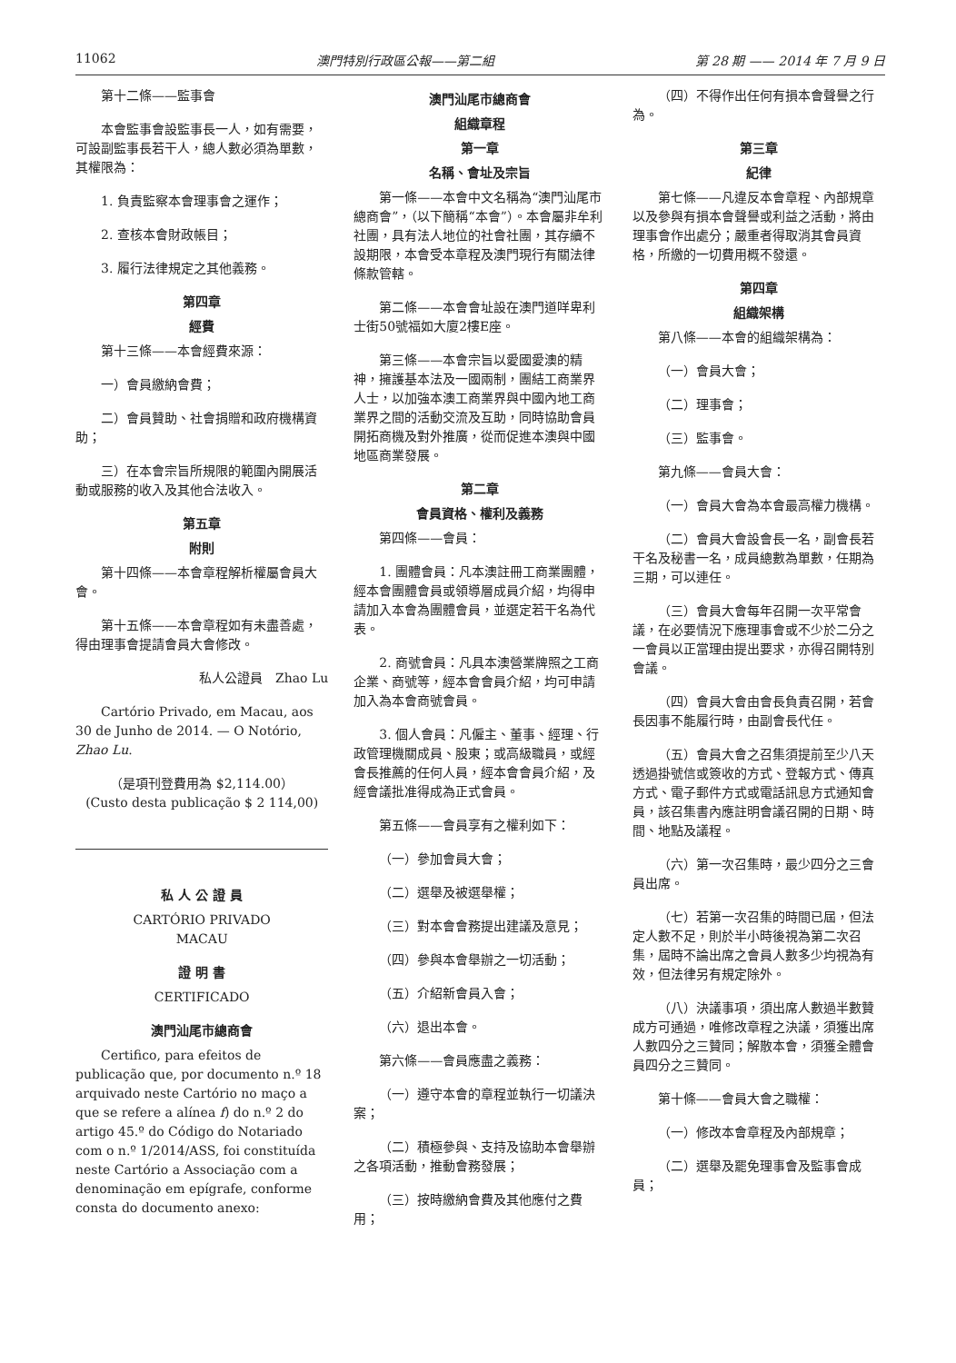11062 澳門特別行政區公報——第二組 第 28 期 —— 2014 年 7 月 9 日
第十二條——監事會
本會監事會設監事長一人，如有需要，可設副監事長若干人，總人數必須為單數，其權限為：
1. 負責監察本會理事會之運作；
2. 查核本會財政帳目；
3. 履行法律規定之其他義務。
第四章
經費
第十三條——本會經費來源：
一）會員繳納會費；
二）會員贊助、社會捐贈和政府機構資助；
三）在本會宗旨所規限的範圍內開展活動或服務的收入及其他合法收入。
第五章
附則
第十四條——本會章程解析權屬會員大會。
第十五條——本會章程如有未盡善處，得由理事會提請會員大會修改。
私人公證員　Zhao Lu
Cartório Privado, em Macau, aos 30 de Junho de 2014. — O Notório, Zhao Lu.
（是項刊登費用為 $2,114.00）
(Custo desta publicação $ 2 114,00)
私 人 公 證 員
CARTÓRIO PRIVADO
MACAU
證 明 書
CERTIFICADO
澳門汕尾市總商會
Certifico, para efeitos de publicação que, por documento n.º 18 arquivado neste Cartório no maço a que se refere a alínea f) do n.º 2 do artigo 45.º do Código do Notariado com o n.º 1/2014/ASS, foi constituída neste Cartório a Associação com a denominação em epígrafe, conforme consta do documento anexo:
澳門汕尾市總商會
組織章程
第一章
名稱、會址及宗旨
第一條——本會中文名稱為“澳門汕尾市總商會”，（以下簡稱“本會”）。本會屬非牟利社團，具有法人地位的社會社團，其存續不設期限，本會受本章程及澳門現行有關法律條款管轄。
第二條——本會會址設在澳門道咩卑利士街50號福如大廈2樓E座。
第三條——本會宗旨以愛國愛澳的精神，擁護基本法及一國兩制，團結工商業界人士，以加強本澳工商業界與中國內地工商業界之間的活動交流及互助，同時協助會員開拓商機及對外推廣，從而促進本澳與中國地區商業發展。
第二章
會員資格、權利及義務
第四條——會員：
1. 團體會員：凡本澳註冊工商業團體，經本會團體會員或領導層成員介紹，均得申請加入本會為團體會員，並選定若干名為代表。
2. 商號會員：凡具本澳營業牌照之工商企業、商號等，經本會會員介紹，均可申請加入為本會商號會員。
3. 個人會員：凡僱主、董事、經理、行政管理機關成員、股東；或高級職員，或經會長推薦的任何人員，經本會會員介紹，及經會議批准得成為正式會員。
第五條——會員享有之權利如下：
（一）參加會員大會；
（二）選舉及被選舉權；
（三）對本會會務提出建議及意見；
（四）參與本會舉辦之一切活動；
（五）介紹新會員入會；
（六）退出本會。
第六條——會員應盡之義務：
（一）遵守本會的章程並執行一切議決案；
（二）積極參與、支持及協助本會舉辦之各項活動，推動會務發展；
（三）按時繳納會費及其他應付之費用；
（四）不得作出任何有損本會聲譽之行為。
第三章
紀律
第七條——凡違反本會章程、內部規章以及參與有損本會聲譽或利益之活動，將由理事會作出處分；嚴重者得取消其會員資格，所繳的一切費用概不發還。
第四章
組織架構
第八條——本會的組織架構為：
（一）會員大會；
（二）理事會；
（三）監事會。
第九條——會員大會：
（一）會員大會為本會最高權力機構。
（二）會員大會設會長一名，副會長若干名及秘書一名，成員總數為單數，任期為三期，可以連任。
（三）會員大會每年召開一次平常會議，在必要情況下應理事會或不少於二分之一會員以正當理由提出要求，亦得召開特別會議。
（四）會員大會由會長負責召開，若會長因事不能履行時，由副會長代任。
（五）會員大會之召集須提前至少八天透過掛號信或簽收的方式、登報方式、傳真方式、電子郵件方式或電話訊息方式通知會員，該召集書內應註明會議召開的日期、時間、地點及議程。
（六）第一次召集時，最少四分之三會員出席。
（七）若第一次召集的時間已屆，但法定人數不足，則於半小時後視為第二次召集，屆時不論出席之會員人數多少均視為有效，但法律另有規定除外。
（八）決議事項，須出席人數過半數贊成方可通過，唯修改章程之決議，須獲出席人數四分之三贊同；解散本會，須獲全體會員四分之三贊同。
第十條——會員大會之職權：
（一）修改本會章程及內部規章；
（二）選舉及罷免理事會及監事會成員；